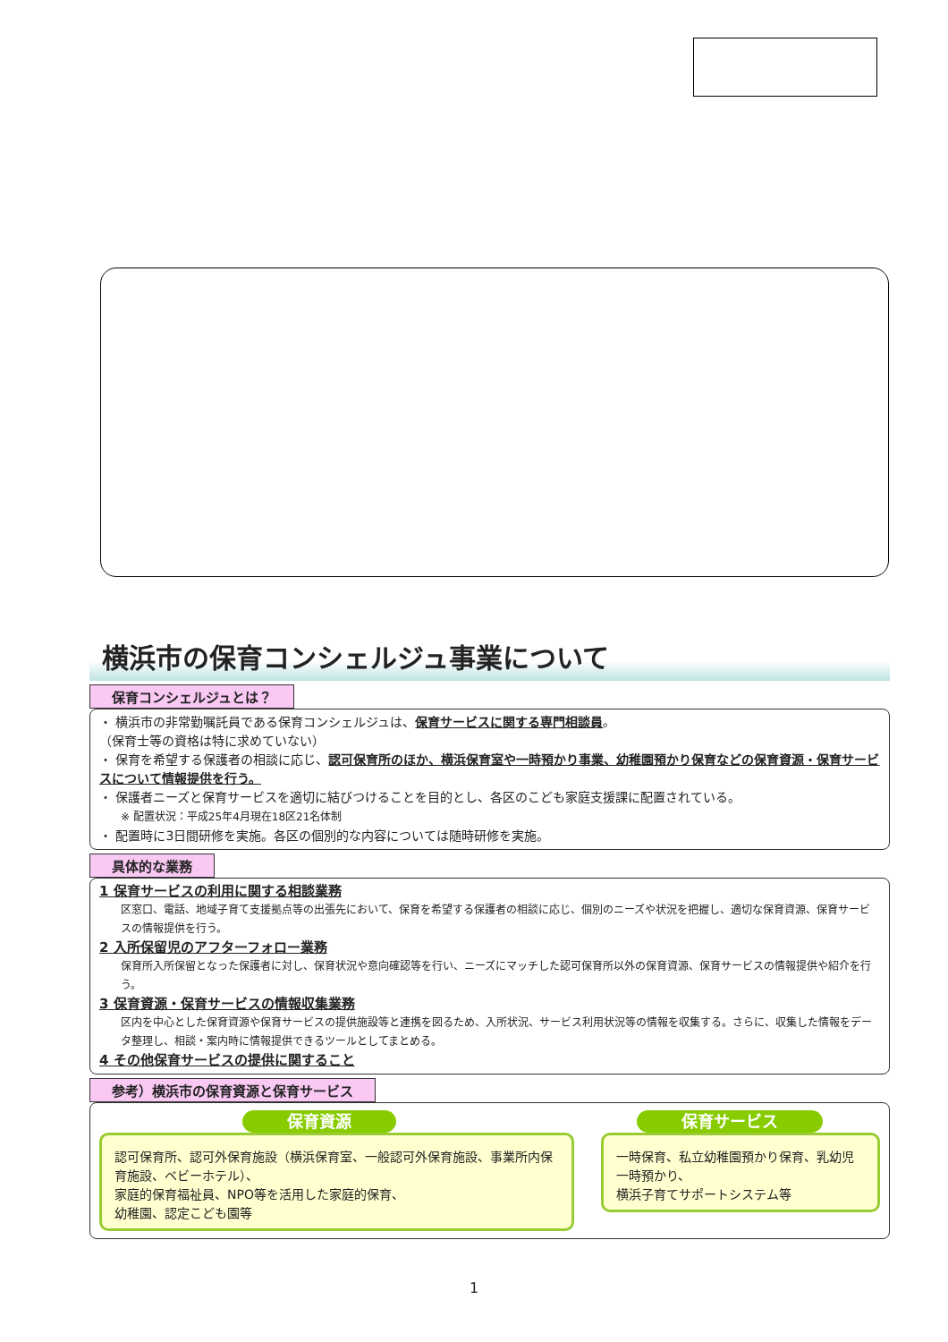横浜市の保育コンシェルジュ事業について
保育コンシェルジュとは？
・ 横浜市の非常勤嘱託員である保育コンシェルジュは、保育サービスに関する専門相談員。
（保育士等の資格は特に求めていない）
・ 保育を希望する保護者の相談に応じ、認可保育所のほか、横浜保育室や一時預かり事業、幼稚園預かり保育などの保育資源・保育サービスについて情報提供を行う。
・ 保護者ニーズと保育サービスを適切に結びつけることを目的とし、各区のこども家庭支援課に配置されている。
※ 配置状況：平成25年4月現在18区21名体制
・ 配置時に3日間研修を実施。各区の個別的な内容については随時研修を実施。
具体的な業務
1 保育サービスの利用に関する相談業務
区窓口、電話、地域子育て支援拠点等の出張先において、保育を希望する保護者の相談に応じ、個別のニーズや状況を把握し、適切な保育資源、保育サービスの情報提供を行う。
2 入所保留児のアフターフォロー業務
保育所入所保留となった保護者に対し、保育状況や意向確認等を行い、ニーズにマッチした認可保育所以外の保育資源、保育サービスの情報提供や紹介を行う。
3 保育資源・保育サービスの情報収集業務
区内を中心とした保育資源や保育サービスの提供施設等と連携を図るため、入所状況、サービス利用状況等の情報を収集する。さらに、収集した情報をデータ整理し、相談・案内時に情報提供できるツールとしてまとめる。
4 その他保育サービスの提供に関すること
参考）横浜市の保育資源と保育サービス
保育資源
認可保育所、認可外保育施設（横浜保育室、一般認可外保育施設、事業所内保育施設、ベビーホテル）、
家庭的保育福祉員、NPO等を活用した家庭的保育、
幼稚園、認定こども園等
保育サービス
一時保育、私立幼稚園預かり保育、乳幼児一時預かり、
横浜子育てサポートシステム等
1